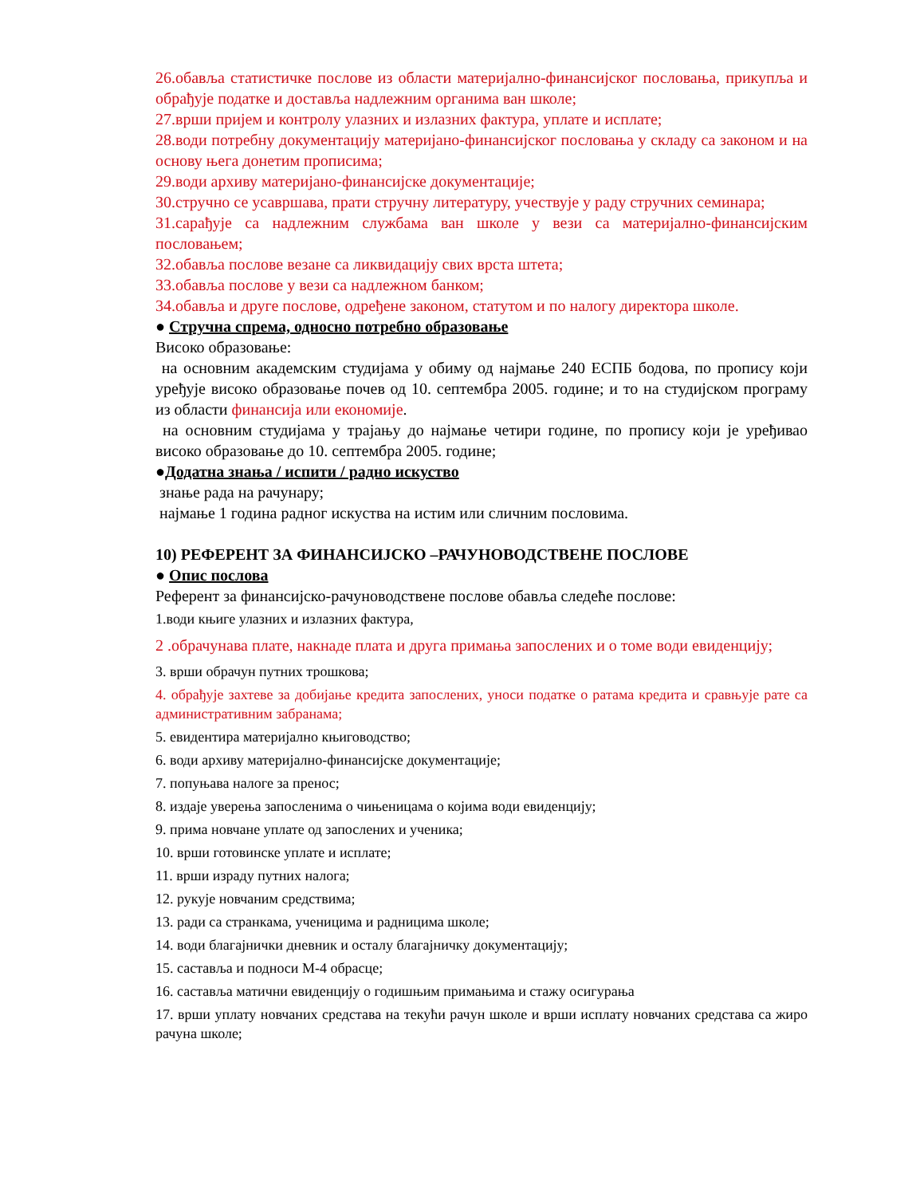26.обавља статистичке послове из области материјално-финансијског пословања, прикупља и обрађује податке и доставља надлежним органима ван школе;
27.врши пријем и контролу улазних и излазних фактура, уплате и исплате;
28.води потребну документацију материјано-финансијског пословања у складу са законом и на основу њега донетим прописима;
29.води архиву материјано-финансијске документације;
30.стручно се усавршава, прати стручну литературу, учествује у раду стручних семинара;
31.сарађује са надлежним службама ван школе у вези са материјално-финансијским пословањем;
32.обавља послове везане са ликвидацију свих врста штета;
33.обавља послове у вези са надлежном банком;
34.обавља и друге послове, одређене законом, статутом и по налогу директора школе.
● Стручна спрема, односно потребно образовање
Високо образовање:
на основним академским студијама у обиму од најмање 240 ЕСПБ бодова, по пропису који уређује високо образовање почев од 10. септембра 2005. године; и то на студијском програму из области финансија или економије.
на основним студијама у трајању до најмање четири године, по пропису који је уређивао високо образовање до 10. септембра 2005. године;
●Додатна знања / испити / радно искуство
знање рада на рачунару;
најмање 1 година радног искуства на истим или сличним пословима.
10) РЕФЕРЕНТ ЗА ФИНАНСИЈСКО –РАЧУНОВОДСТВЕНЕ ПОСЛОВЕ
● Опис послова
Референт за финансијско-рачуноводствене послове обавља следеће послове:
1.води књиге улазних и излазних фактура,
2 .обрачунава плате, накнаде плата и друга примања запослених и о томе води евиденцију;
3. врши обрачун путних трошкова;
4. обрађује захтеве за добијање кредита запослених, уноси податке о ратама кредита и сравњује рате са административним забранама;
5. евидентира материјално књиговодство;
6. води архиву материјално-финансијске документације;
7. попуњава налоге за пренос;
8. издаје уверења запосленима о чињеницама о којима води евиденцију;
9. прима новчане уплате од запослених и ученика;
10. врши готовинске уплате и исплате;
11. врши израду путних налога;
12. рукује новчаним средствима;
13. ради са странкама, ученицима и радницима школе;
14. води благајнички дневник и осталу благајничку документацију;
15. саставља и подноси М-4 обрасце;
16. саставља матични евиденцију о годишњим примањима и стажу осигурања
17. врши уплату новчаних средстава на текући рачун школе и врши исплату новчаних средстава са жиро рачуна школе;